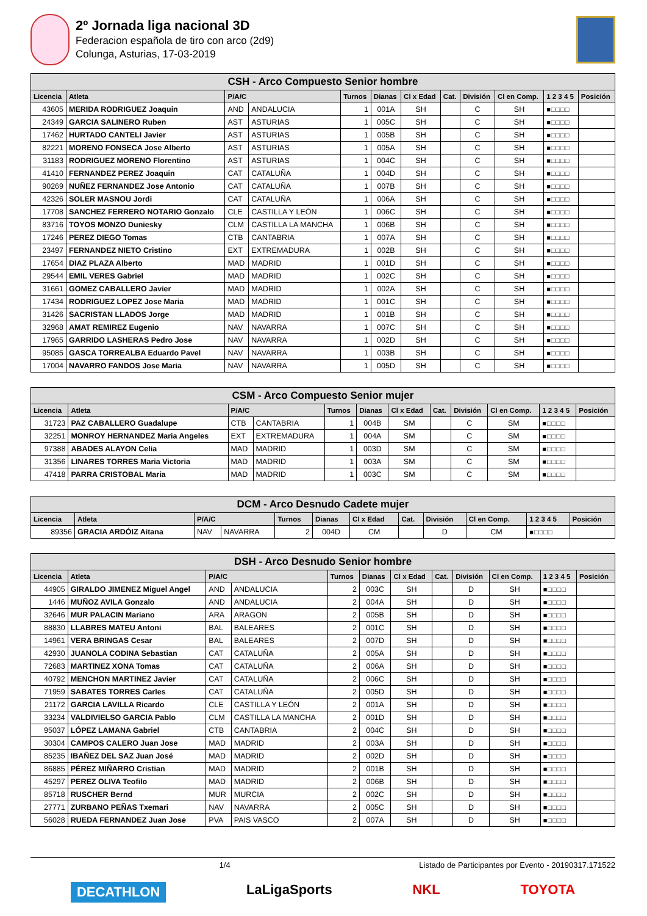2º Jornada liga nacional 3D
Federacion española de tiro con arco (2d9)
Colunga, Asturias, 17-03-2019
| CSH - Arco Compuesto Senior hombre | | | | | | | | | | | |
| --- | --- | --- | --- | --- | --- | --- | --- | --- | --- | --- | --- |
| Licencia | Atleta | P/A/C | | Turnos | Dianas | Cl x Edad | Cat. | División | Cl en Comp. | 1 2 3 4 5 | Posición |
| 43605 | MERIDA RODRIGUEZ Joaquin | AND | ANDALUCIA | 1 | 001A | SH | | C | SH | ■□□□□ | |
| 24349 | GARCIA SALINERO Ruben | AST | ASTURIAS | 1 | 005C | SH | | C | SH | ■□□□□ | |
| 17462 | HURTADO CANTELI Javier | AST | ASTURIAS | 1 | 005B | SH | | C | SH | ■□□□□ | |
| 82221 | MORENO FONSECA Jose Alberto | AST | ASTURIAS | 1 | 005A | SH | | C | SH | ■□□□□ | |
| 31183 | RODRIGUEZ MORENO Florentino | AST | ASTURIAS | 1 | 004C | SH | | C | SH | ■□□□□ | |
| 41410 | FERNANDEZ PEREZ Joaquin | CAT | CATALUÑA | 1 | 004D | SH | | C | SH | ■□□□□ | |
| 90269 | NUÑEZ FERNANDEZ Jose Antonio | CAT | CATALUÑA | 1 | 007B | SH | | C | SH | ■□□□□ | |
| 42326 | SOLER MASNOU Jordi | CAT | CATALUÑA | 1 | 006A | SH | | C | SH | ■□□□□ | |
| 17708 | SANCHEZ FERRERO NOTARIO Gonzalo | CLE | CASTILLA Y LEÓN | 1 | 006C | SH | | C | SH | ■□□□□ | |
| 83716 | TOYOS MONZO Duniesky | CLM | CASTILLA LA MANCHA | 1 | 006B | SH | | C | SH | ■□□□□ | |
| 17246 | PEREZ DIEGO Tomas | CTB | CANTABRIA | 1 | 007A | SH | | C | SH | ■□□□□ | |
| 23497 | FERNANDEZ NIETO Cristino | EXT | EXTREMADURA | 1 | 002B | SH | | C | SH | ■□□□□ | |
| 17654 | DIAZ PLAZA Alberto | MAD | MADRID | 1 | 001D | SH | | C | SH | ■□□□□ | |
| 29544 | EMIL VERES Gabriel | MAD | MADRID | 1 | 002C | SH | | C | SH | ■□□□□ | |
| 31661 | GOMEZ CABALLERO Javier | MAD | MADRID | 1 | 002A | SH | | C | SH | ■□□□□ | |
| 17434 | RODRIGUEZ LOPEZ Jose Maria | MAD | MADRID | 1 | 001C | SH | | C | SH | ■□□□□ | |
| 31426 | SACRISTAN LLADOS Jorge | MAD | MADRID | 1 | 001B | SH | | C | SH | ■□□□□ | |
| 32968 | AMAT REMIREZ Eugenio | NAV | NAVARRA | 1 | 007C | SH | | C | SH | ■□□□□ | |
| 17965 | GARRIDO LASHERAS Pedro Jose | NAV | NAVARRA | 1 | 002D | SH | | C | SH | ■□□□□ | |
| 95085 | GASCA TORREALBA Eduardo Pavel | NAV | NAVARRA | 1 | 003B | SH | | C | SH | ■□□□□ | |
| 17004 | NAVARRO FANDOS Jose Maria | NAV | NAVARRA | 1 | 005D | SH | | C | SH | ■□□□□ | |
| CSM - Arco Compuesto Senior mujer | | | | | | | | | | | |
| --- | --- | --- | --- | --- | --- | --- | --- | --- | --- | --- | --- |
| Licencia | Atleta | P/A/C | | Turnos | Dianas | Cl x Edad | Cat. | División | Cl en Comp. | 1 2 3 4 5 | Posición |
| 31723 | PAZ CABALLERO Guadalupe | CTB | CANTABRIA | 1 | 004B | SM | | C | SM | ■□□□□ | |
| 32251 | MONROY HERNANDEZ Maria Angeles | EXT | EXTREMADURA | 1 | 004A | SM | | C | SM | ■□□□□ | |
| 97388 | ABADES ALAYON Celia | MAD | MADRID | 1 | 003D | SM | | C | SM | ■□□□□ | |
| 31356 | LINARES TORRES Maria Victoria | MAD | MADRID | 1 | 003A | SM | | C | SM | ■□□□□ | |
| 47418 | PARRA CRISTOBAL Maria | MAD | MADRID | 1 | 003C | SM | | C | SM | ■□□□□ | |
| DCM - Arco Desnudo Cadete mujer | | | | | | | | | | | |
| --- | --- | --- | --- | --- | --- | --- | --- | --- | --- | --- | --- |
| Licencia | Atleta | P/A/C | | Turnos | Dianas | Cl x Edad | Cat. | División | Cl en Comp. | 1 2 3 4 5 | Posición |
| 89356 | GRACIA ARDÓIZ Aitana | NAV | NAVARRA | 2 | 004D | CM | | D | CM | ■□□□□ | |
| DSH - Arco Desnudo Senior hombre | | | | | | | | | | | |
| --- | --- | --- | --- | --- | --- | --- | --- | --- | --- | --- | --- |
| Licencia | Atleta | P/A/C | | Turnos | Dianas | Cl x Edad | Cat. | División | Cl en Comp. | 1 2 3 4 5 | Posición |
| 44905 | GIRALDO JIMENEZ Miguel Angel | AND | ANDALUCIA | 2 | 003C | SH | | D | SH | ■□□□□ | |
| 1446 | MUÑOZ AVILA Gonzalo | AND | ANDALUCIA | 2 | 004A | SH | | D | SH | ■□□□□ | |
| 32646 | MUR PALACIN Mariano | ARA | ARAGON | 2 | 005B | SH | | D | SH | ■□□□□ | |
| 88830 | LLABRES MATEU Antoni | BAL | BALEARES | 2 | 001C | SH | | D | SH | ■□□□□ | |
| 14961 | VERA BRINGAS Cesar | BAL | BALEARES | 2 | 007D | SH | | D | SH | ■□□□□ | |
| 42930 | JUANOLA CODINA Sebastian | CAT | CATALUÑA | 2 | 005A | SH | | D | SH | ■□□□□ | |
| 72683 | MARTINEZ XONA Tomas | CAT | CATALUÑA | 2 | 006A | SH | | D | SH | ■□□□□ | |
| 40792 | MENCHON MARTINEZ Javier | CAT | CATALUÑA | 2 | 006C | SH | | D | SH | ■□□□□ | |
| 71959 | SABATES TORRES Carles | CAT | CATALUÑA | 2 | 005D | SH | | D | SH | ■□□□□ | |
| 21172 | GARCIA LAVILLA Ricardo | CLE | CASTILLA Y LEÓN | 2 | 001A | SH | | D | SH | ■□□□□ | |
| 33234 | VALDIVIELSO GARCIA Pablo | CLM | CASTILLA LA MANCHA | 2 | 001D | SH | | D | SH | ■□□□□ | |
| 95037 | LÓPEZ LAMANA Gabriel | CTB | CANTABRIA | 2 | 004C | SH | | D | SH | ■□□□□ | |
| 30304 | CAMPOS CALERO Juan Jose | MAD | MADRID | 2 | 003A | SH | | D | SH | ■□□□□ | |
| 85235 | IBAÑEZ DEL SAZ Juan José | MAD | MADRID | 2 | 002D | SH | | D | SH | ■□□□□ | |
| 86885 | PÉREZ MIÑARRO Cristian | MAD | MADRID | 2 | 001B | SH | | D | SH | ■□□□□ | |
| 45297 | PEREZ OLIVA Teofilo | MAD | MADRID | 2 | 006B | SH | | D | SH | ■□□□□ | |
| 85718 | RUSCHER Bernd | MUR | MURCIA | 2 | 002C | SH | | D | SH | ■□□□□ | |
| 27771 | ZURBANO PEÑAS Txemari | NAV | NAVARRA | 2 | 005C | SH | | D | SH | ■□□□□ | |
| 56028 | RUEDA FERNANDEZ Juan Jose | PVA | PAIS VASCO | 2 | 007A | SH | | D | SH | ■□□□□ | |
1/4 Listado de Participantes por Evento - 20190317.171522
DECATHLON LaLigaSports NKL TOYOTA